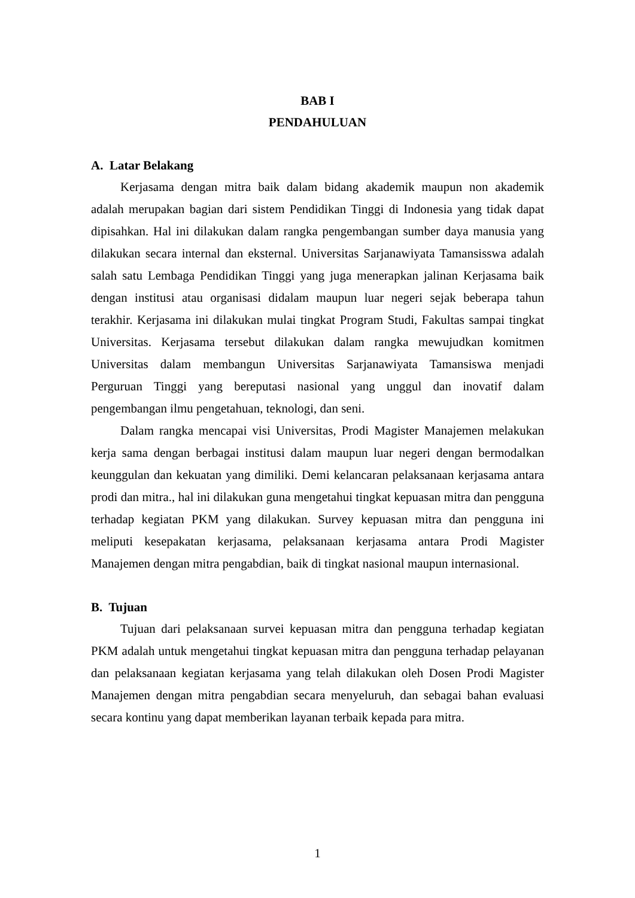BAB I
PENDAHULUAN
A. Latar Belakang
Kerjasama dengan mitra baik dalam bidang akademik maupun non akademik adalah merupakan bagian dari sistem Pendidikan Tinggi di Indonesia yang tidak dapat dipisahkan. Hal ini dilakukan dalam rangka pengembangan sumber daya manusia yang dilakukan secara internal dan eksternal. Universitas Sarjanawiyata Tamansisswa adalah salah satu Lembaga Pendidikan Tinggi yang juga menerapkan jalinan Kerjasama baik dengan institusi atau organisasi didalam maupun luar negeri sejak beberapa tahun terakhir. Kerjasama ini dilakukan mulai tingkat Program Studi, Fakultas sampai tingkat Universitas. Kerjasama tersebut dilakukan dalam rangka mewujudkan komitmen Universitas dalam membangun Universitas Sarjanawiyata Tamansiswa menjadi Perguruan Tinggi yang bereputasi nasional yang unggul dan inovatif dalam pengembangan ilmu pengetahuan, teknologi, dan seni.
Dalam rangka mencapai visi Universitas, Prodi Magister Manajemen melakukan kerja sama dengan berbagai institusi dalam maupun luar negeri dengan bermodalkan keunggulan dan kekuatan yang dimiliki. Demi kelancaran pelaksanaan kerjasama antara prodi dan mitra., hal ini dilakukan guna mengetahui tingkat kepuasan mitra dan pengguna terhadap kegiatan PKM yang dilakukan. Survey kepuasan mitra dan pengguna ini meliputi kesepakatan kerjasama, pelaksanaan kerjasama antara Prodi Magister Manajemen dengan mitra pengabdian, baik di tingkat nasional maupun internasional.
B. Tujuan
Tujuan dari pelaksanaan survei kepuasan mitra dan pengguna terhadap kegiatan PKM adalah untuk mengetahui tingkat kepuasan mitra dan pengguna terhadap pelayanan dan pelaksanaan kegiatan kerjasama yang telah dilakukan oleh Dosen Prodi Magister Manajemen dengan mitra pengabdian secara menyeluruh, dan sebagai bahan evaluasi secara kontinu yang dapat memberikan layanan terbaik kepada para mitra.
1